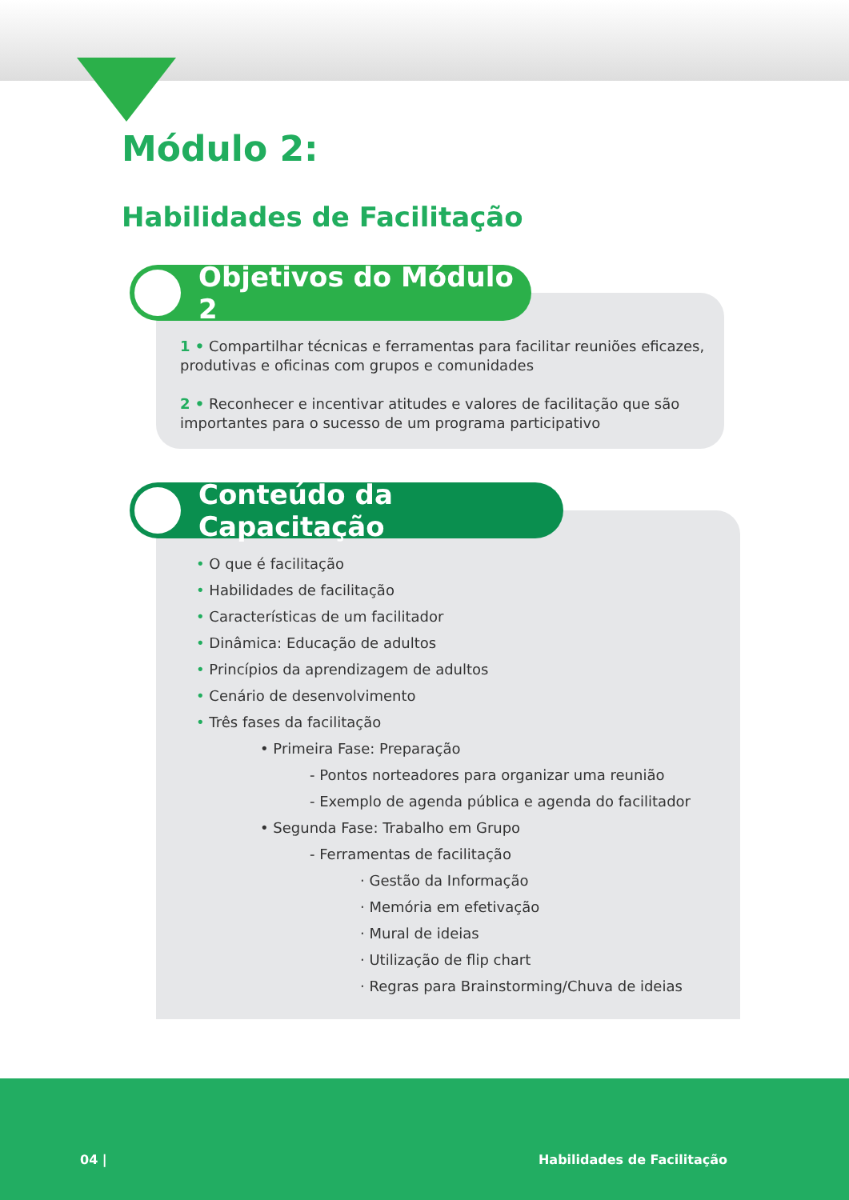Módulo 2:
Habilidades de Facilitação
Objetivos do Módulo 2
1 • Compartilhar técnicas e ferramentas para facilitar reuniões eficazes, produtivas e oficinas com grupos e comunidades
2 • Reconhecer e incentivar atitudes e valores de facilitação que são importantes para o sucesso de um programa participativo
Conteúdo da Capacitação
• O que é facilitação
• Habilidades de facilitação
• Características de um facilitador
• Dinâmica: Educação de adultos
• Princípios da aprendizagem de adultos
• Cenário de desenvolvimento
• Três fases da facilitação
• Primeira Fase: Preparação
- Pontos norteadores para organizar uma reunião
- Exemplo de agenda pública e agenda do facilitador
• Segunda Fase: Trabalho em Grupo
- Ferramentas de facilitação
· Gestão da Informação
· Memória em efetivação
· Mural de ideias
· Utilização de flip chart
· Regras para Brainstorming/Chuva de ideias
04 | Habilidades de Facilitação